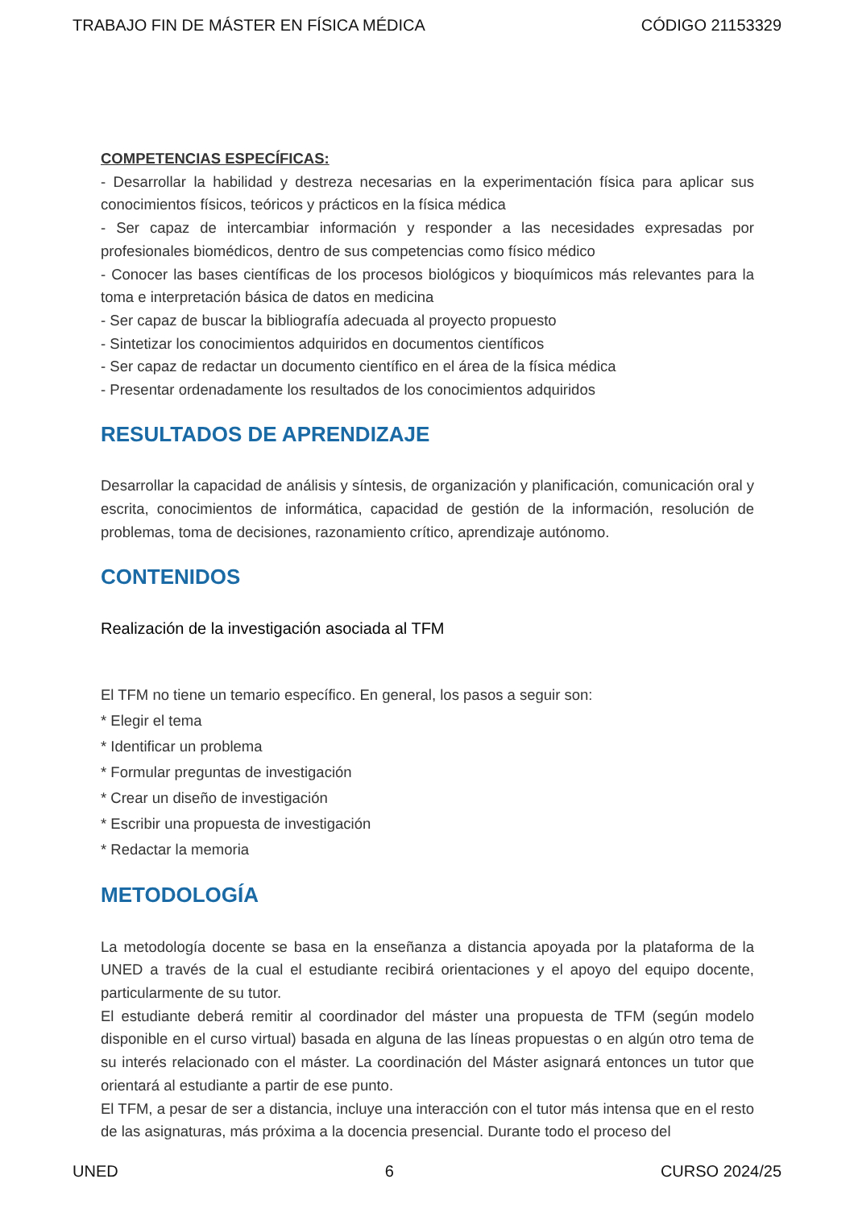TRABAJO FIN DE MÁSTER EN FÍSICA MÉDICA CÓDIGO 21153329
COMPETENCIAS ESPECÍFICAS:
- Desarrollar la habilidad y destreza necesarias en la experimentación física para aplicar sus conocimientos físicos, teóricos y prácticos en la física médica
- Ser capaz de intercambiar información y responder a las necesidades expresadas por profesionales biomédicos, dentro de sus competencias como físico médico
- Conocer las bases científicas de los procesos biológicos y bioquímicos más relevantes para la toma e interpretación básica de datos en medicina
- Ser capaz de buscar la bibliografía adecuada al proyecto propuesto
- Sintetizar los conocimientos adquiridos en documentos científicos
- Ser capaz de redactar un documento científico en el área de la física médica
- Presentar ordenadamente los resultados de los conocimientos adquiridos
RESULTADOS DE APRENDIZAJE
Desarrollar la capacidad de análisis y síntesis, de organización y planificación, comunicación oral y escrita, conocimientos de informática, capacidad de gestión de la información, resolución de problemas, toma de decisiones, razonamiento crítico, aprendizaje autónomo.
CONTENIDOS
Realización de la investigación asociada al TFM
El TFM no tiene un temario específico. En general, los pasos a seguir son:
* Elegir el tema
* Identificar un problema
* Formular preguntas de investigación
* Crear un diseño de investigación
* Escribir una propuesta de investigación
* Redactar la memoria
METODOLOGÍA
La metodología docente se basa en la enseñanza a distancia apoyada por la plataforma de la UNED a través de la cual el estudiante recibirá orientaciones y el apoyo del equipo docente, particularmente de su tutor.
El estudiante deberá remitir al coordinador del máster una propuesta de TFM (según modelo disponible en el curso virtual) basada en alguna de las líneas propuestas o en algún otro tema de su interés relacionado con el máster. La coordinación del Máster asignará entonces un tutor que orientará al estudiante a partir de ese punto.
El TFM, a pesar de ser a distancia, incluye una interacción con el tutor más intensa que en el resto de las asignaturas, más próxima a la docencia presencial. Durante todo el proceso del
UNED 6 CURSO 2024/25